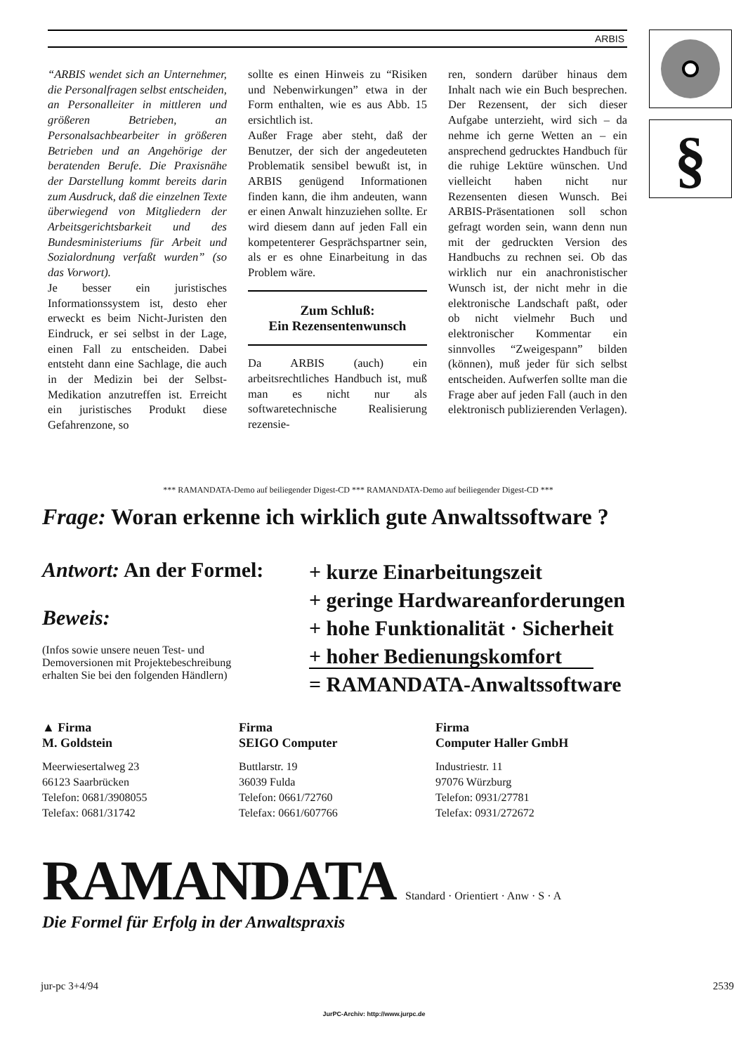ARBIS §
“ARBIS wendet sich an Unternehmer, die Personalfragen selbst entscheiden, an Personalleiter in mittleren und größeren Betrieben, an Personalsachbearbeiter in größeren Betrieben und an Angehörige der beratenden Berufe. Die Praxisnähe der Darstellung kommt bereits darin zum Ausdruck, daß die einzelnen Texte überwiegend von Mitgliedern der Arbeitsgerichtsbarkeit und des Bundesministeriums für Arbeit und Sozialordnung verfaßt wurden” (so das Vorwort).
Je besser ein juristisches Informationssystem ist, desto eher erweckt es beim Nicht-Juristen den Eindruck, er sei selbst in der Lage, einen Fall zu entscheiden. Dabei entsteht dann eine Sachlage, die auch in der Medizin bei der Selbst-Medikation anzutreffen ist. Erreicht ein juristisches Produkt diese Gefahrenzone, so
sollte es einen Hinweis zu “Risiken und Nebenwirkungen” etwa in der Form enthalten, wie es aus Abb. 15 ersichtlich ist.
Außer Frage aber steht, daß der Benutzer, der sich der angedeuteten Problematik sensibel bewußt ist, in ARBIS genügend Informationen finden kann, die ihm andeuten, wann er einen Anwalt hinzuziehen sollte. Er wird diesem dann auf jeden Fall ein kompetenterer Gesprächspartner sein, als er es ohne Einarbeitung in das Problem wäre.
Zum Schluß:
Ein Rezensentenwunsch
Da ARBIS (auch) ein arbeitsrechtliches Handbuch ist, muß man es nicht nur als softwaretechnische Realisierung rezensie-
ren, sondern darüber hinaus dem Inhalt nach wie ein Buch besprechen. Der Rezensent, der sich dieser Aufgabe unterzieht, wird sich – da nehme ich gerne Wetten an – ein ansprechend gedrucktes Handbuch für die ruhige Lektüre wünschen. Und vielleicht haben nicht nur Rezensenten diesen Wunsch. Bei ARBIS-Präsentationen soll schon gefragt worden sein, wann denn nun mit der gedruckten Version des Handbuchs zu rechnen sei. Ob das wirklich nur ein anachronistischer Wunsch ist, der nicht mehr in die elektronische Landschaft paßt, oder ob nicht vielmehr Buch und elektronischer Kommentar ein sinnvolles “Zweigespann” bilden (können), muß jeder für sich selbst entscheiden. Aufwerfen sollte man die Frage aber auf jeden Fall (auch in den elektronisch publizierenden Verlagen).
*** RAMANDATA-Demo auf beiliegender Digest-CD *** RAMANDATA-Demo auf beiliegender Digest-CD ***
Frage: Woran erkenne ich wirklich gute Anwaltssoftware ?
Antwort: An der Formel:
Beweis:
(Infos sowie unsere neuen Test- und Demoversionen mit Projektebeschreibung erhalten Sie bei den folgenden Händlern)
+ kurze Einarbeitungszeit
+ geringe Hardwareanforderungen
+ hohe Funktionalität · Sicherheit
+ hoher Bedienungskomfort
= RAMANDATA-Anwaltssoftware
▲ Firma
M. Goldstein
Meerwiesertalweg 23
66123 Saarbrücken
Telefon: 0681/3908055
Telefax: 0681/31742
Firma
SEIGO Computer
Buttlarstr. 19
36039 Fulda
Telefon: 0661/72760
Telefax: 0661/607766
Firma
Computer Haller GmbH
Industriestr. 11
97076 Würzburg
Telefon: 0931/27781
Telefax: 0931/272672
RAMANDATA Standard · Orientiert · Anw · S · A
Die Formel für Erfolg in der Anwaltspraxis
jur-pc 3+4/94 2539
JurPC-Archiv: http://www.jurpc.de